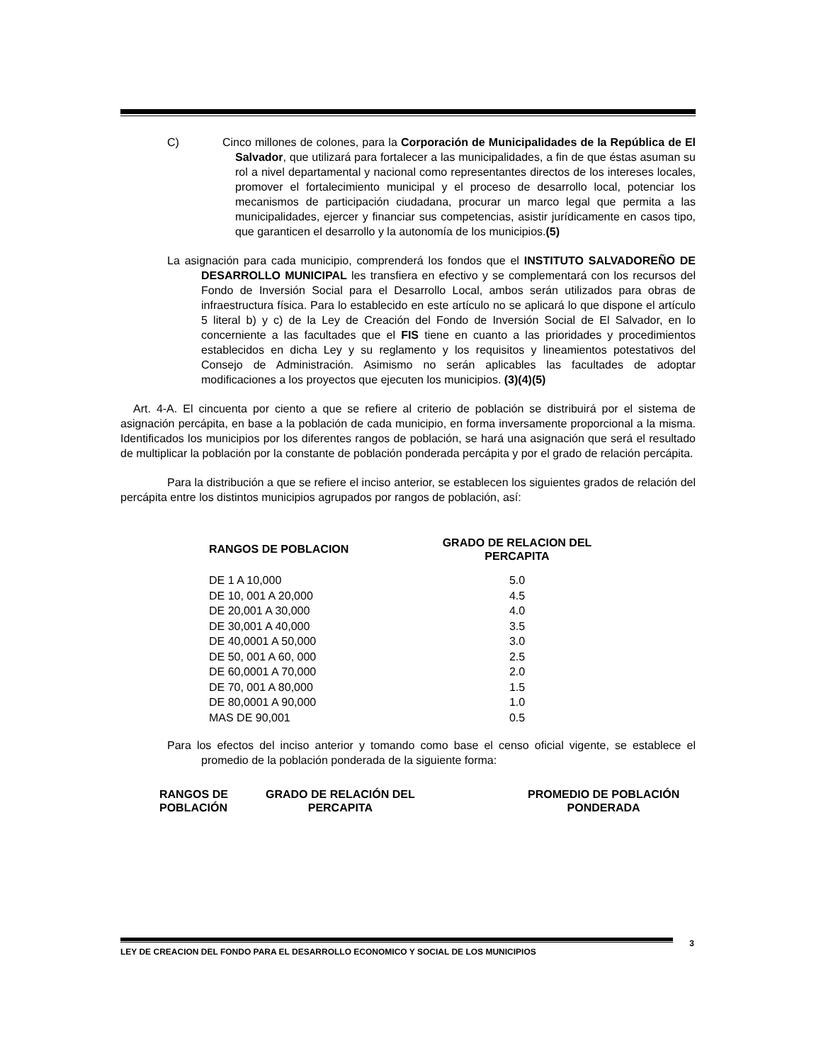C) Cinco millones de colones, para la Corporación de Municipalidades de la República de El Salvador, que utilizará para fortalecer a las municipalidades, a fin de que éstas asuman su rol a nivel departamental y nacional como representantes directos de los intereses locales, promover el fortalecimiento municipal y el proceso de desarrollo local, potenciar los mecanismos de participación ciudadana, procurar un marco legal que permita a las municipalidades, ejercer y financiar sus competencias, asistir jurídicamente en casos tipo, que garanticen el desarrollo y la autonomía de los municipios.(5)
La asignación para cada municipio, comprenderá los fondos que el INSTITUTO SALVADOREÑO DE DESARROLLO MUNICIPAL les transfiera en efectivo y se complementará con los recursos del Fondo de Inversión Social para el Desarrollo Local, ambos serán utilizados para obras de infraestructura física. Para lo establecido en este artículo no se aplicará lo que dispone el artículo 5 literal b) y c) de la Ley de Creación del Fondo de Inversión Social de El Salvador, en lo concerniente a las facultades que el FIS tiene en cuanto a las prioridades y procedimientos establecidos en dicha Ley y su reglamento y los requisitos y lineamientos potestativos del Consejo de Administración. Asimismo no serán aplicables las facultades de adoptar modificaciones a los proyectos que ejecuten los municipios. (3)(4)(5)
Art. 4-A. El cincuenta por ciento a que se refiere al criterio de población se distribuirá por el sistema de asignación percápita, en base a la población de cada municipio, en forma inversamente proporcional a la misma. Identificados los municipios por los diferentes rangos de población, se hará una asignación que será el resultado de multiplicar la población por la constante de población ponderada percápita y por el grado de relación percápita.
Para la distribución a que se refiere el inciso anterior, se establecen los siguientes grados de relación del percápita entre los distintos municipios agrupados por rangos de población, así:
| RANGOS DE POBLACION | GRADO DE RELACION DEL PERCAPITA |
| --- | --- |
| DE 1 A 10,000 | 5.0 |
| DE 10, 001 A 20,000 | 4.5 |
| DE 20,001 A 30,000 | 4.0 |
| DE 30,001 A 40,000 | 3.5 |
| DE 40,0001 A 50,000 | 3.0 |
| DE 50, 001 A 60, 000 | 2.5 |
| DE 60,0001 A 70,000 | 2.0 |
| DE 70, 001 A 80,000 | 1.5 |
| DE 80,0001 A 90,000 | 1.0 |
| MAS DE 90,001 | 0.5 |
Para los efectos del inciso anterior y tomando como base el censo oficial vigente, se establece el promedio de la población ponderada de la siguiente forma:
| RANGOS DE POBLACIÓN | GRADO DE RELACIÓN DEL PERCAPITA | PROMEDIO DE POBLACIÓN PONDERADA |
| --- | --- | --- |
LEY DE CREACION DEL FONDO PARA EL DESARROLLO ECONOMICO Y SOCIAL DE LOS MUNICIPIOS 3